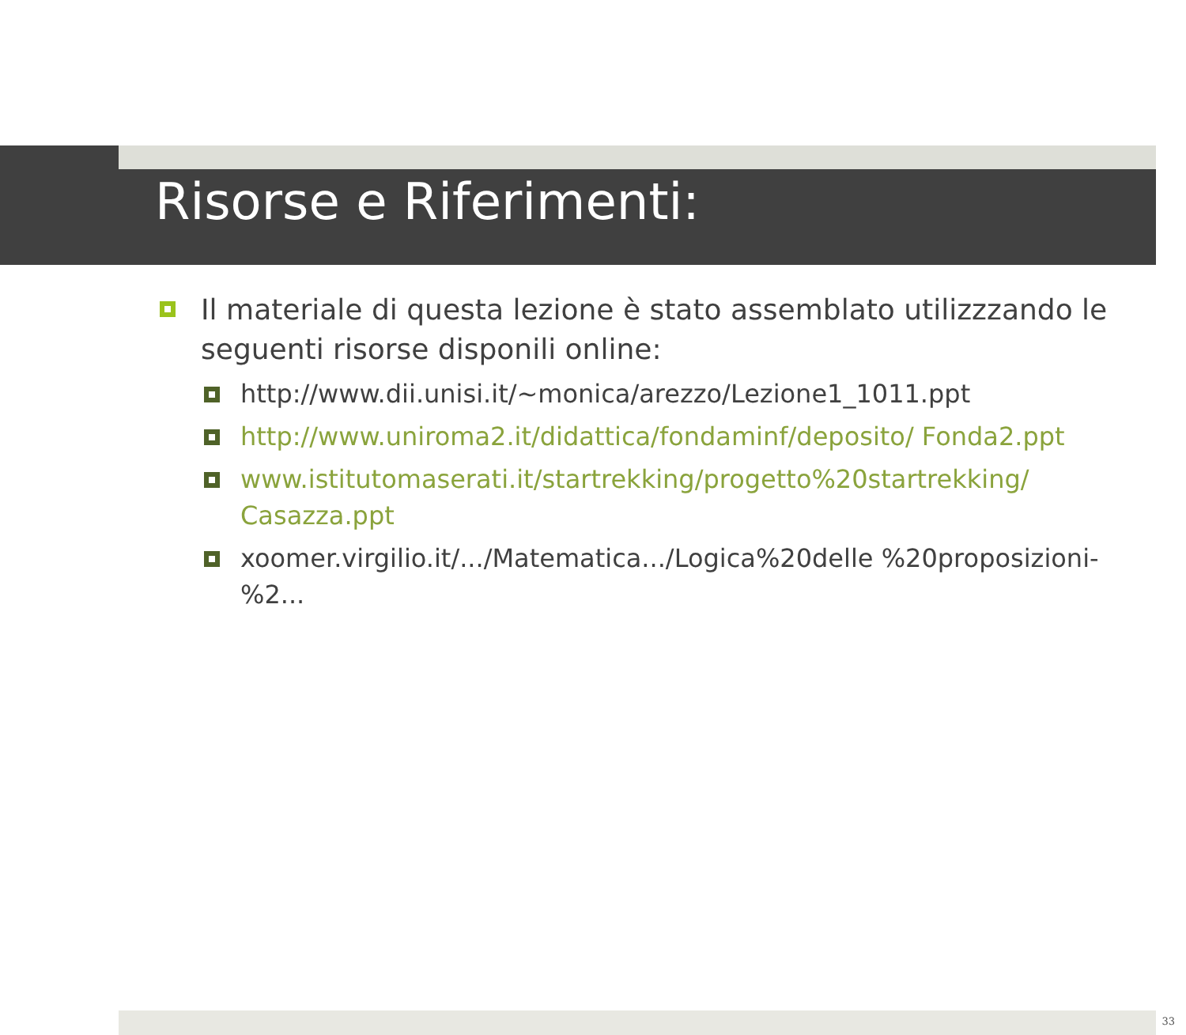Risorse e Riferimenti:
Il materiale di questa lezione è stato assemblato utilizzzando le seguenti risorse disponili online:
http://www.dii.unisi.it/~monica/arezzo/Lezione1_1011.ppt
http://www.uniroma2.it/didattica/fondaminf/deposito/ Fonda2.ppt
www.istitutomaserati.it/startrekking/progetto%20startrekking/ Casazza.ppt
xoomer.virgilio.it/.../Matematica.../Logica%20delle %20proposizioni-%2...
33